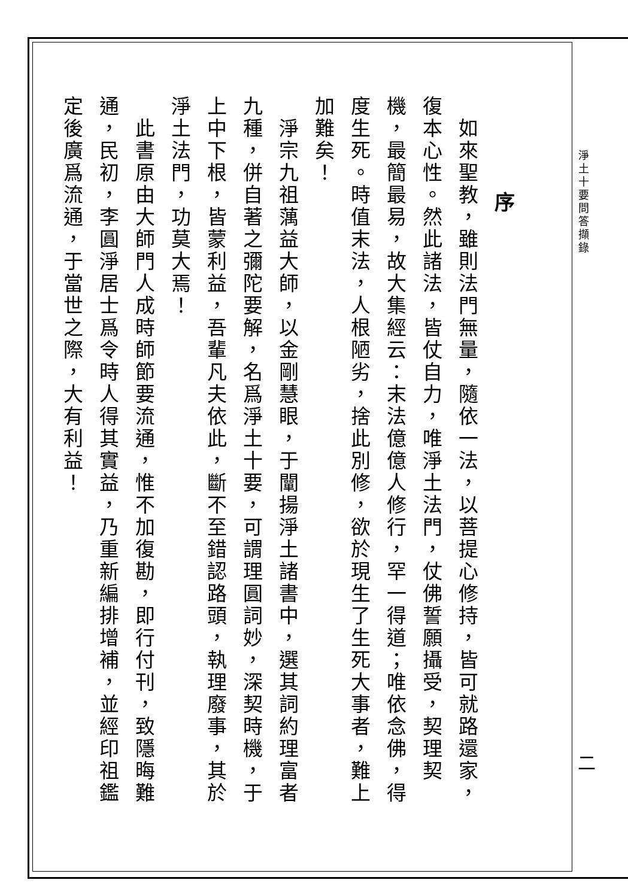序
　如來聖教，雖則法門無量，隨依一法，以菩提心修持，皆可就路還家，復本心性。然此諸法，皆仗自力，唯淨土法門，仗佛誓願攝受，契理契機，最簡最易，故大集經云：末法億億人修行，罕一得道；唯依念佛，得度生死。時值末法，人根陋劣，捨此別修，欲於現生了生死大事者，難上加難矣！
　淨宗九祖蕅益大師，以金剛慧眼，于闡揚淨土諸書中，選其詞約理富者九種，併自著之彌陀要解，名爲淨土十要，可謂理圓詞妙，深契時機，于上中下根，皆蒙利益，吾輩凡夫依此，斷不至錯認路頭，執理廢事，其於淨土法門，功莫大焉！
　此書原由大師門人成時師節要流通，惟不加復勘，即行付刊，致隱晦難通，民初，李圓淨居士爲令時人得其實益，乃重新編排增補，並經印祖鑑定後廣爲流通，于當世之際，大有利益！
淨土十要問答擷錄
二